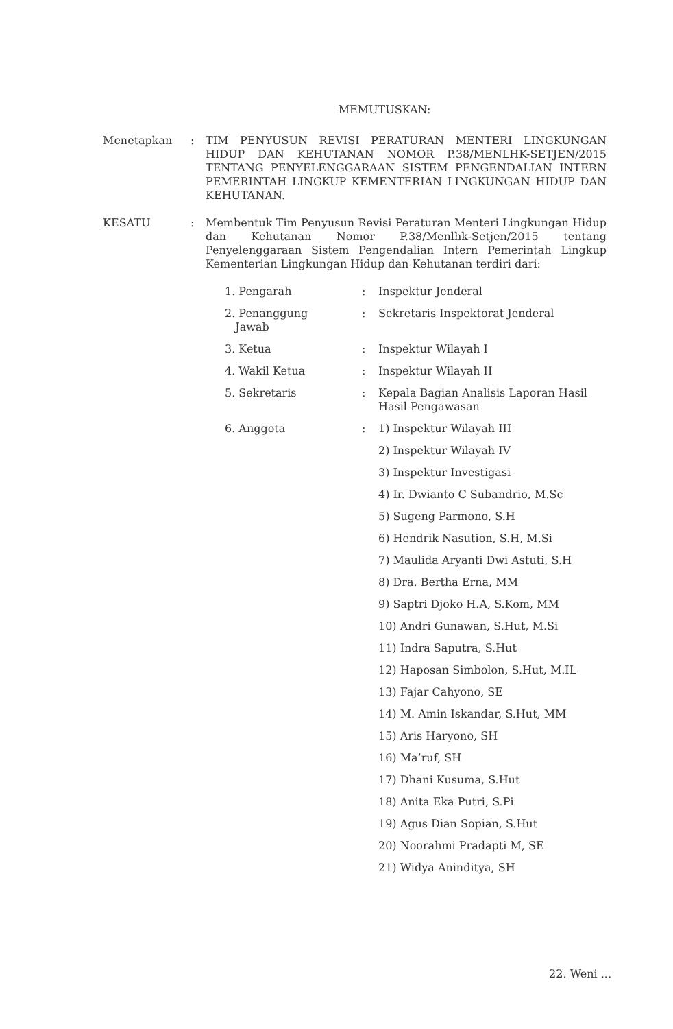MEMUTUSKAN:
Menetapkan : TIM PENYUSUN REVISI PERATURAN MENTERI LINGKUNGAN HIDUP DAN KEHUTANAN NOMOR P.38/MENLHK-SETJEN/2015 TENTANG PENYELENGGARAAN SISTEM PENGENDALIAN INTERN PEMERINTAH LINGKUP KEMENTERIAN LINGKUNGAN HIDUP DAN KEHUTANAN.
KESATU : Membentuk Tim Penyusun Revisi Peraturan Menteri Lingkungan Hidup dan Kehutanan Nomor P.38/Menlhk-Setjen/2015 tentang Penyelenggaraan Sistem Pengendalian Intern Pemerintah Lingkup Kementerian Lingkungan Hidup dan Kehutanan terdiri dari:
| 1. Pengarah | : | Inspektur Jenderal |
| 2. Penanggung Jawab | : | Sekretaris Inspektorat Jenderal |
| 3. Ketua | : | Inspektur Wilayah I |
| 4. Wakil Ketua | : | Inspektur Wilayah II |
| 5. Sekretaris | : | Kepala Bagian Analisis Laporan Hasil Hasil Pengawasan |
| 6. Anggota | : | 1) Inspektur Wilayah III 2) Inspektur Wilayah IV 3) Inspektur Investigasi 4) Ir. Dwianto C Subandrio, M.Sc 5) Sugeng Parmono, S.H 6) Hendrik Nasution, S.H, M.Si 7) Maulida Aryanti Dwi Astuti, S.H 8) Dra. Bertha Erna, MM 9) Saptri Djoko H.A, S.Kom, MM 10) Andri Gunawan, S.Hut, M.Si 11) Indra Saputra, S.Hut 12) Haposan Simbolon, S.Hut, M.IL 13) Fajar Cahyono, SE 14) M. Amin Iskandar, S.Hut, MM 15) Aris Haryono, SH 16) Ma’ruf, SH 17) Dhani Kusuma, S.Hut 18) Anita Eka Putri, S.Pi 19) Agus Dian Sopian, S.Hut 20) Noorahmi Pradapti M, SE 21) Widya Aninditya, SH |
22. Weni ...